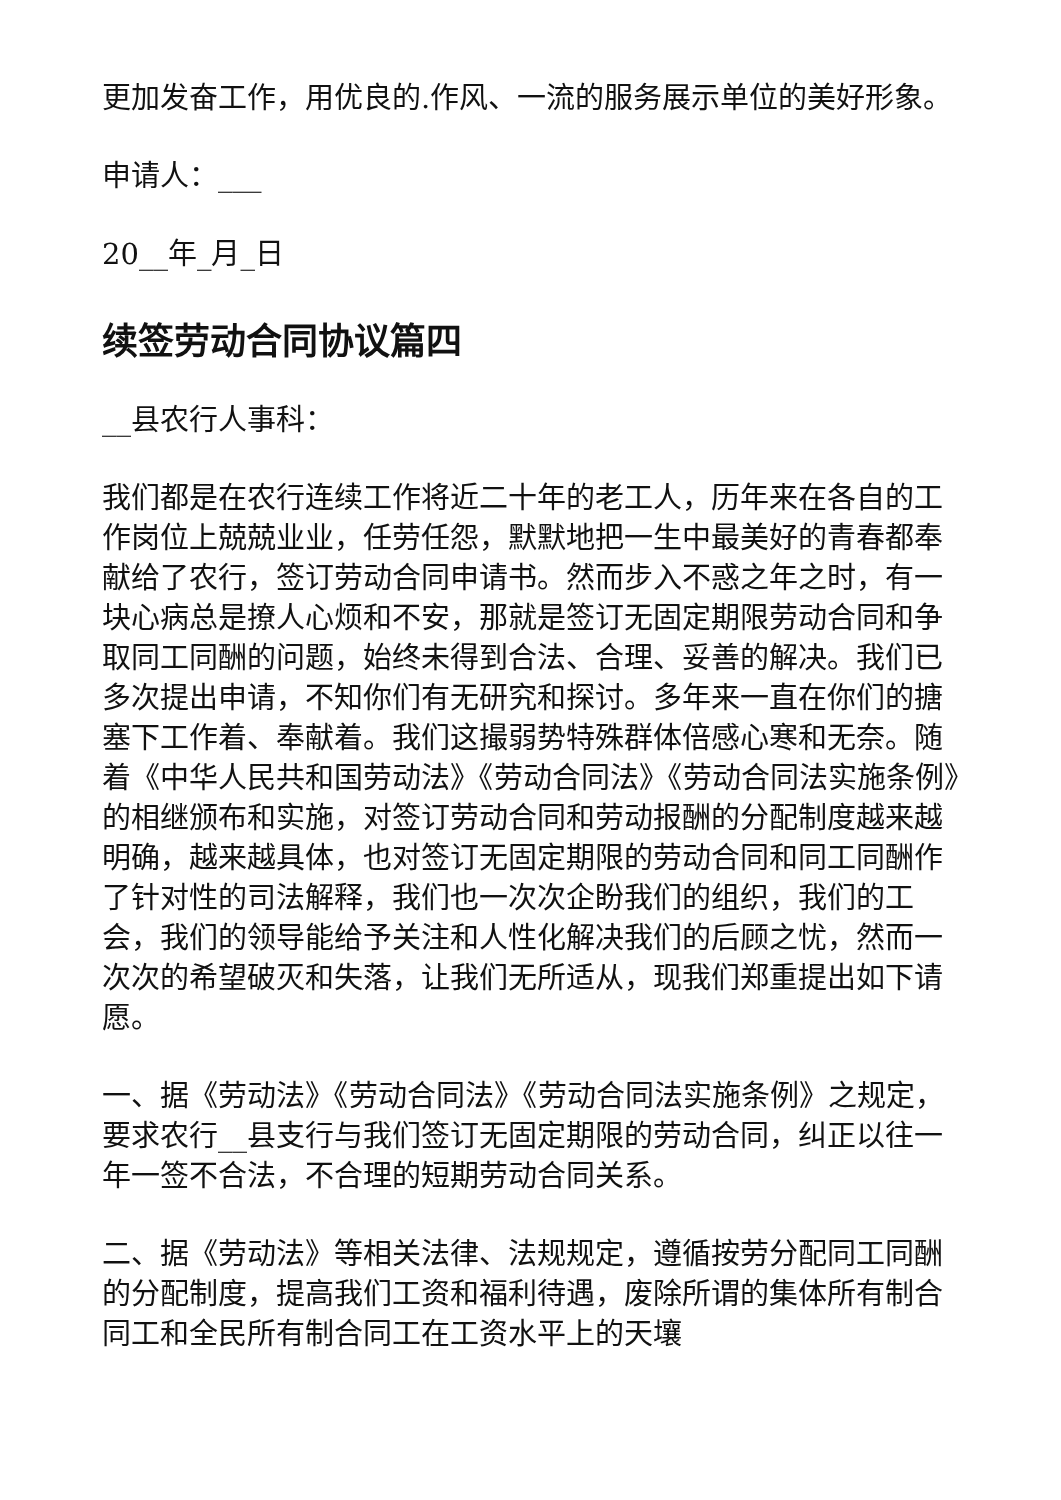更加发奋工作，用优良的.作风、一流的服务展示单位的美好形象。
申请人：___
20__年_月_日
续签劳动合同协议篇四
__县农行人事科：
我们都是在农行连续工作将近二十年的老工人，历年来在各自的工作岗位上兢兢业业，任劳任怨，默默地把一生中最美好的青春都奉献给了农行，签订劳动合同申请书。然而步入不惑之年之时，有一块心病总是撩人心烦和不安，那就是签订无固定期限劳动合同和争取同工同酬的问题，始终未得到合法、合理、妥善的解决。我们已多次提出申请，不知你们有无研究和探讨。多年来一直在你们的搪塞下工作着、奉献着。我们这撮弱势特殊群体倍感心寒和无奈。随着《中华人民共和国劳动法》《劳动合同法》《劳动合同法实施条例》的相继颁布和实施，对签订劳动合同和劳动报酬的分配制度越来越明确，越来越具体，也对签订无固定期限的劳动合同和同工同酬作了针对性的司法解释，我们也一次次企盼我们的组织，我们的工会，我们的领导能给予关注和人性化解决我们的后顾之忧，然而一次次的希望破灭和失落，让我们无所适从，现我们郑重提出如下请愿。
一、据《劳动法》《劳动合同法》《劳动合同法实施条例》之规定，要求农行__县支行与我们签订无固定期限的劳动合同，纠正以往一年一签不合法，不合理的短期劳动合同关系。
二、据《劳动法》等相关法律、法规规定，遵循按劳分配同工同酬的分配制度，提高我们工资和福利待遇，废除所谓的集体所有制合同工和全民所有制合同工在工资水平上的天壤